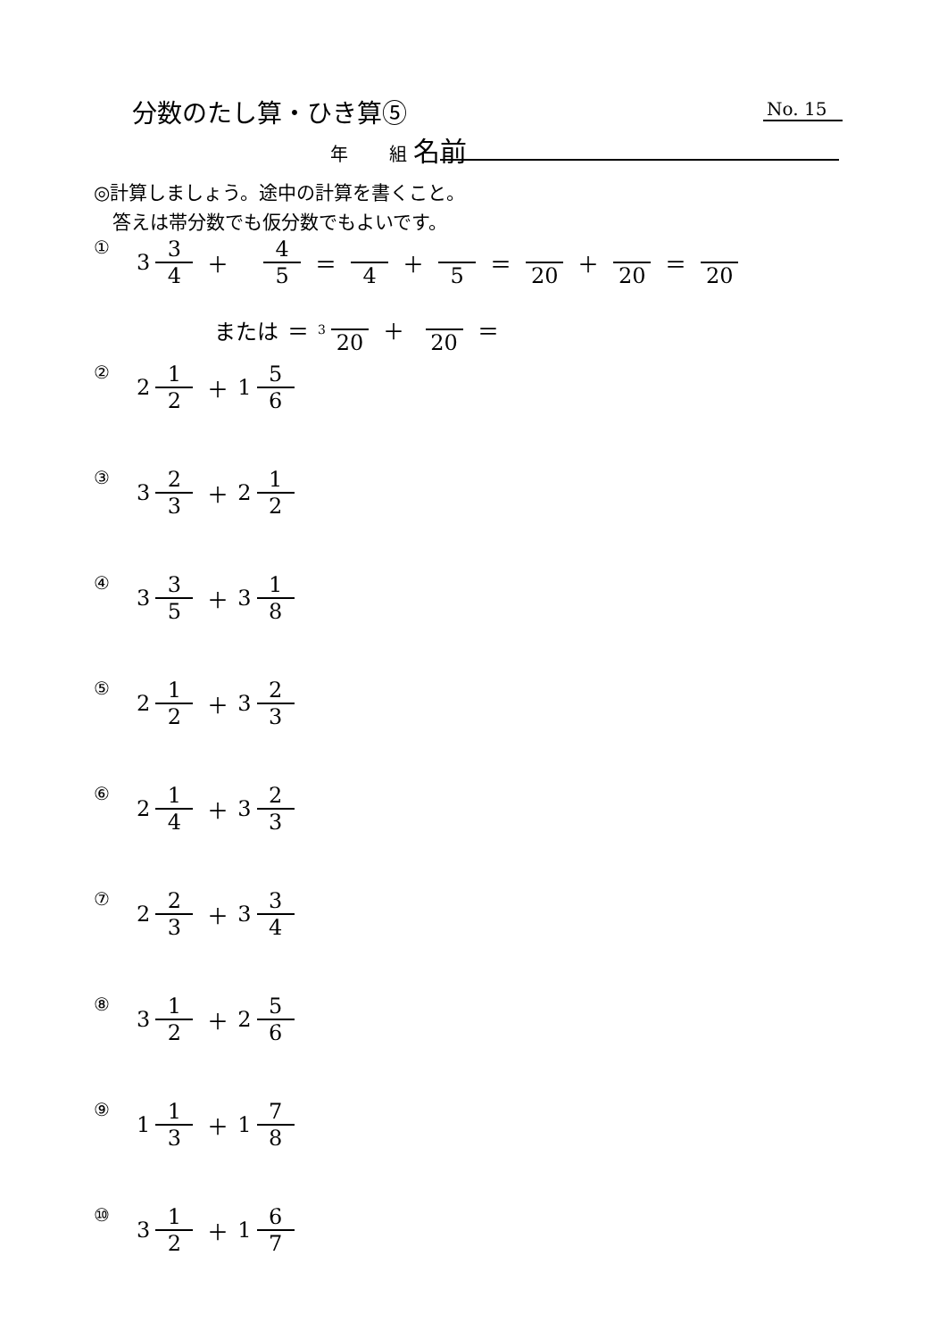分数のたし算・ひき算⑤ No. 15
年　　 組 名前
◎計算しましょう。途中の計算を書くこと。
　答えは帯分数でも仮分数でもよいです。
① 3 3 4 ＋ 4 5 ＝ 4 ＋ 5 ＝ 20 ＋ 20 ＝ 20
または ＝ 3 20 ＋ 20 ＝
② 2 1 2 ＋ 1 5 6
③ 3 2 3 ＋ 2 1 2
④ 3 3 5 ＋ 3 1 8
⑤ 2 1 2 ＋ 3 2 3
⑥ 2 1 4 ＋ 3 2 3
⑦ 2 2 3 ＋ 3 3 4
⑧ 3 1 2 ＋ 2 5 6
⑨ 1 1 3 ＋ 1 7 8
⑩ 3 1 2 ＋ 1 6 7